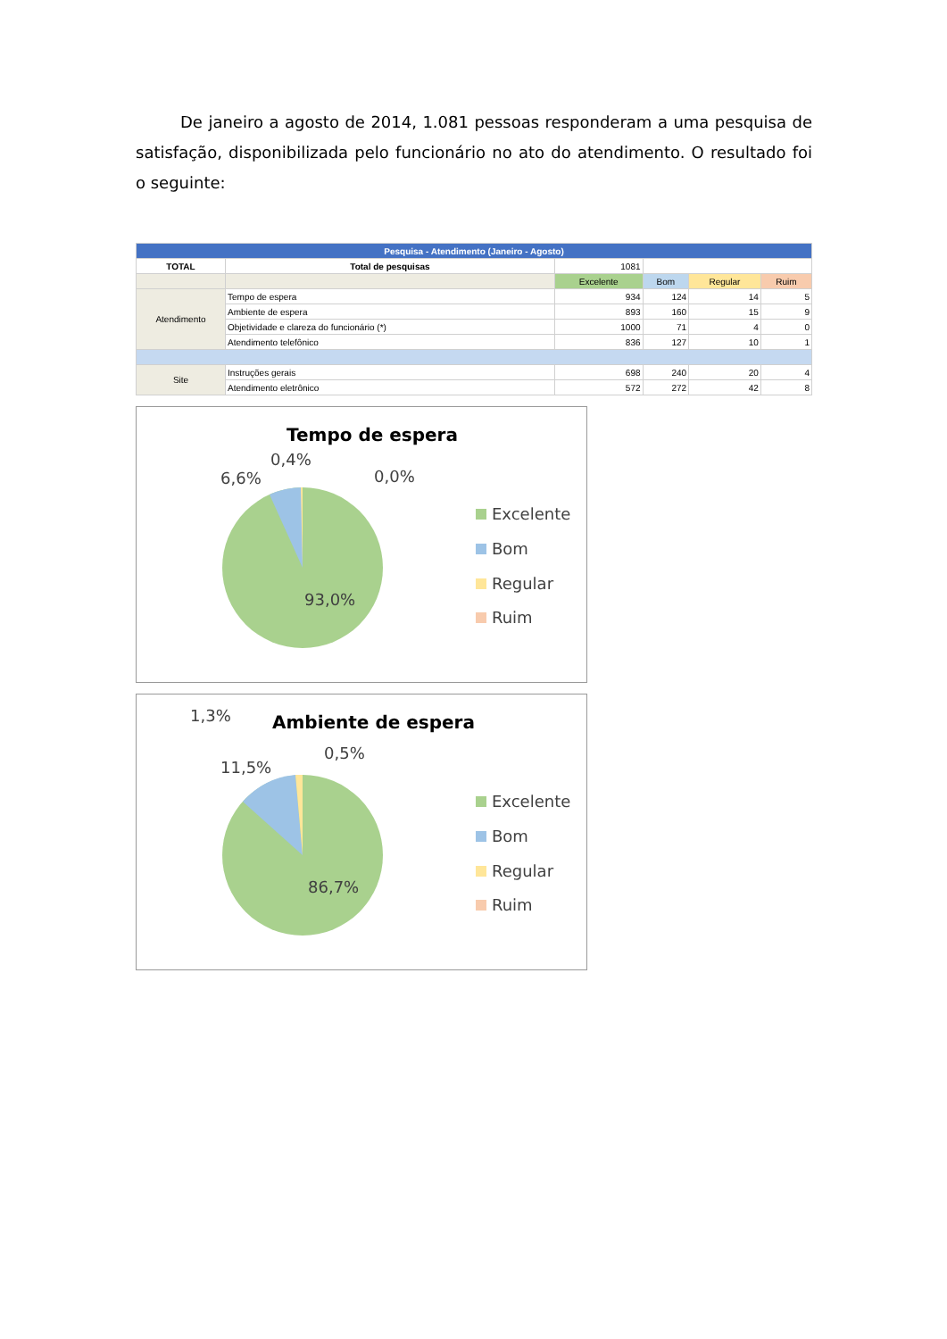De janeiro a agosto de 2014, 1.081 pessoas responderam a uma pesquisa de satisfação, disponibilizada pelo funcionário no ato do atendimento. O resultado foi o seguinte:
| Pesquisa - Atendimento (Janeiro - Agosto) | | | | | |
| --- | --- | --- | --- | --- | --- |
| TOTAL | Total de pesquisas | 1081 | | | |
| | | Excelente | Bom | Regular | Ruim |
| Atendimento | Tempo de espera | 934 | 124 | 14 | 5 |
| | Ambiente de espera | 893 | 160 | 15 | 9 |
| | Objetividade e clareza do funcionário (*) | 1000 | 71 | 4 | 0 |
| | Atendimento telefônico | 836 | 127 | 10 | 1 |
| Site | Instruções gerais | 698 | 240 | 20 | 4 |
| | Atendimento eletrônico | 572 | 272 | 42 | 8 |
Tempo de espera
0,4%
6,6%
0,0%
93,0%
Excelente
Bom
Regular
Ruim
Ambiente de espera
1,3%
11,5%
0,5%
86,7%
Excelente
Bom
Regular
Ruim